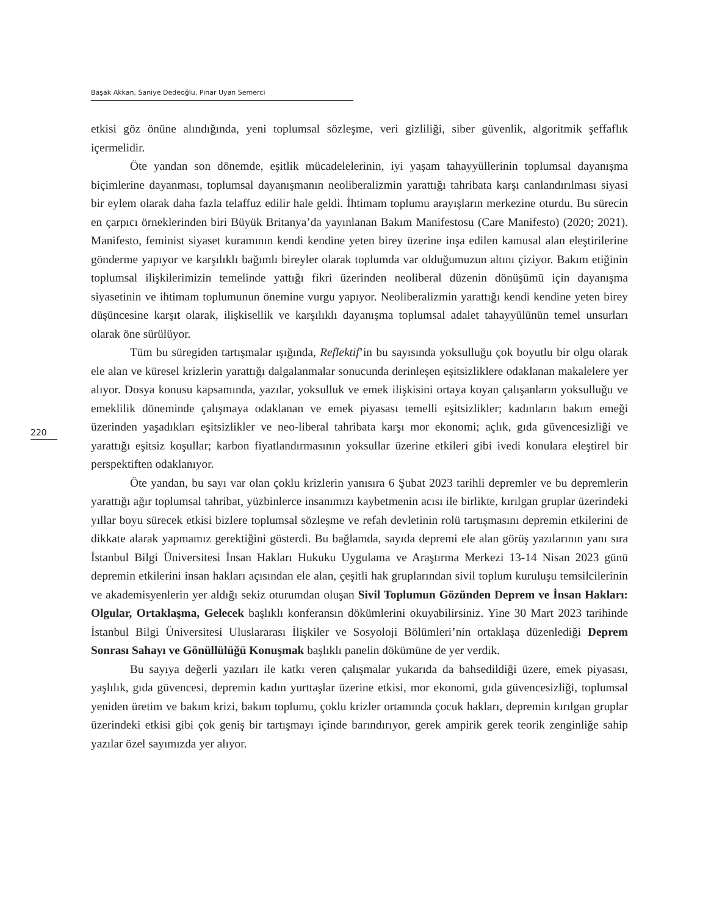Başak Akkan, Saniye Dedeoğlu, Pınar Uyan Semerci
etkisi göz önüne alındığında, yeni toplumsal sözleşme, veri gizliliği, siber güvenlik, algoritmik şeffaflık içermelidir.
Öte yandan son dönemde, eşitlik mücadelelerinin, iyi yaşam tahayyüllerinin toplumsal dayanışma biçimlerine dayanması, toplumsal dayanışmanın neoliberalizmin yarattığı tahribata karşı canlandırılması siyasi bir eylem olarak daha fazla telaffuz edilir hale geldi. İhtimam toplumu arayışların merkezine oturdu. Bu sürecin en çarpıcı örneklerinden biri Büyük Britanya’da yayınlanan Bakım Manifestosu (Care Manifesto) (2020; 2021). Manifesto, feminist siyaset kuramının kendi kendine yeten birey üzerine inşa edilen kamusal alan eleştirilerine gönderme yapıyor ve karşılıklı bağımlı bireyler olarak toplumda var olduğumuzun altını çiziyor. Bakım etiğinin toplumsal ilişkilerimizin temelinde yattığı fikri üzerinden neoliberal düzenin dönüşümü için dayanışma siyasetinin ve ihtimam toplumunun önemine vurgu yapıyor. Neoliberalizmin yarattığı kendi kendine yeten birey düşüncesine karşıt olarak, ilişkisellik ve karşılıklı dayanışma toplumsal adalet tahayyülünün temel unsurları olarak öne sürülüyor.
Tüm bu süregiden tartışmalar ışığında, Reflektif’in bu sayısında yoksulluğu çok boyutlu bir olgu olarak ele alan ve küresel krizlerin yarattığı dalgalanmalar sonucunda derinleşen eşitsizliklere odaklanan makalelere yer alıyor. Dosya konusu kapsamında, yazılar, yoksulluk ve emek ilişkisini ortaya koyan çalışanların yoksulluğu ve emeklilik döneminde çalışmaya odaklanan ve emek piyasası temelli eşitsizlikler; kadınların bakım emeği üzerinden yaşadıkları eşitsizlikler ve neo-liberal tahribata karşı mor ekonomi; açlık, gıda güvencesizliği ve yarattığı eşitsiz koşullar; karbon fiyatlandırmasının yoksullar üzerine etkileri gibi ivedi konulara eleştirel bir perspektiften odaklanıyor.
Öte yandan, bu sayı var olan çoklu krizlerin yanısıra 6 Şubat 2023 tarihli depremler ve bu depremlerin yarattığı ağır toplumsal tahribat, yüzbinlerce insanımızı kaybetmenin acısı ile birlikte, kırılgan gruplar üzerindeki yıllar boyu sürecek etkisi bizlere toplumsal sözleşme ve refah devletinin rolü tartışmasını depremin etkilerini de dikkate alarak yapmamız gerektiğini gösterdi. Bu bağlamda, sayıda depremi ele alan görüş yazılarının yanı sıra İstanbul Bilgi Üniversitesi İnsan Hakları Hukuku Uygulama ve Araştırma Merkezi 13-14 Nisan 2023 günü depremin etkilerini insan hakları açısından ele alan, çeşitli hak gruplarından sivil toplum kuruluşu temsilcilerinin ve akademisyenlerin yer aldığı sekiz oturumdan oluşan Sivil Toplumun Gözünden Deprem ve İnsan Hakları: Olgular, Ortaklaşma, Gelecek başlıklı konferansın dökümlerini okuyabilirsiniz. Yine 30 Mart 2023 tarihinde İstanbul Bilgi Üniversitesi Uluslararası İlişkiler ve Sosyoloji Bölümleri’nin ortaklaşa düzenlediği Deprem Sonrası Sahayı ve Gönüllülüğü Konuşmak başlıklı panelin dökümüne de yer verdik.
Bu sayıya değerli yazıları ile katkı veren çalışmalar yukarıda da bahsedildiği üzere, emek piyasası, yaşlılık, gıda güvencesi, depremin kadın yurttaşlar üzerine etkisi, mor ekonomi, gıda güvencesizliği, toplumsal yeniden üretim ve bakım krizi, bakım toplumu, çoklu krizler ortamında çocuk hakları, depremin kırılgan gruplar üzerindeki etkisi gibi çok geniş bir tartışmayı içinde barındırıyor, gerek ampirik gerek teorik zenginliğe sahip yazılar özel sayımızda yer alıyor.
220